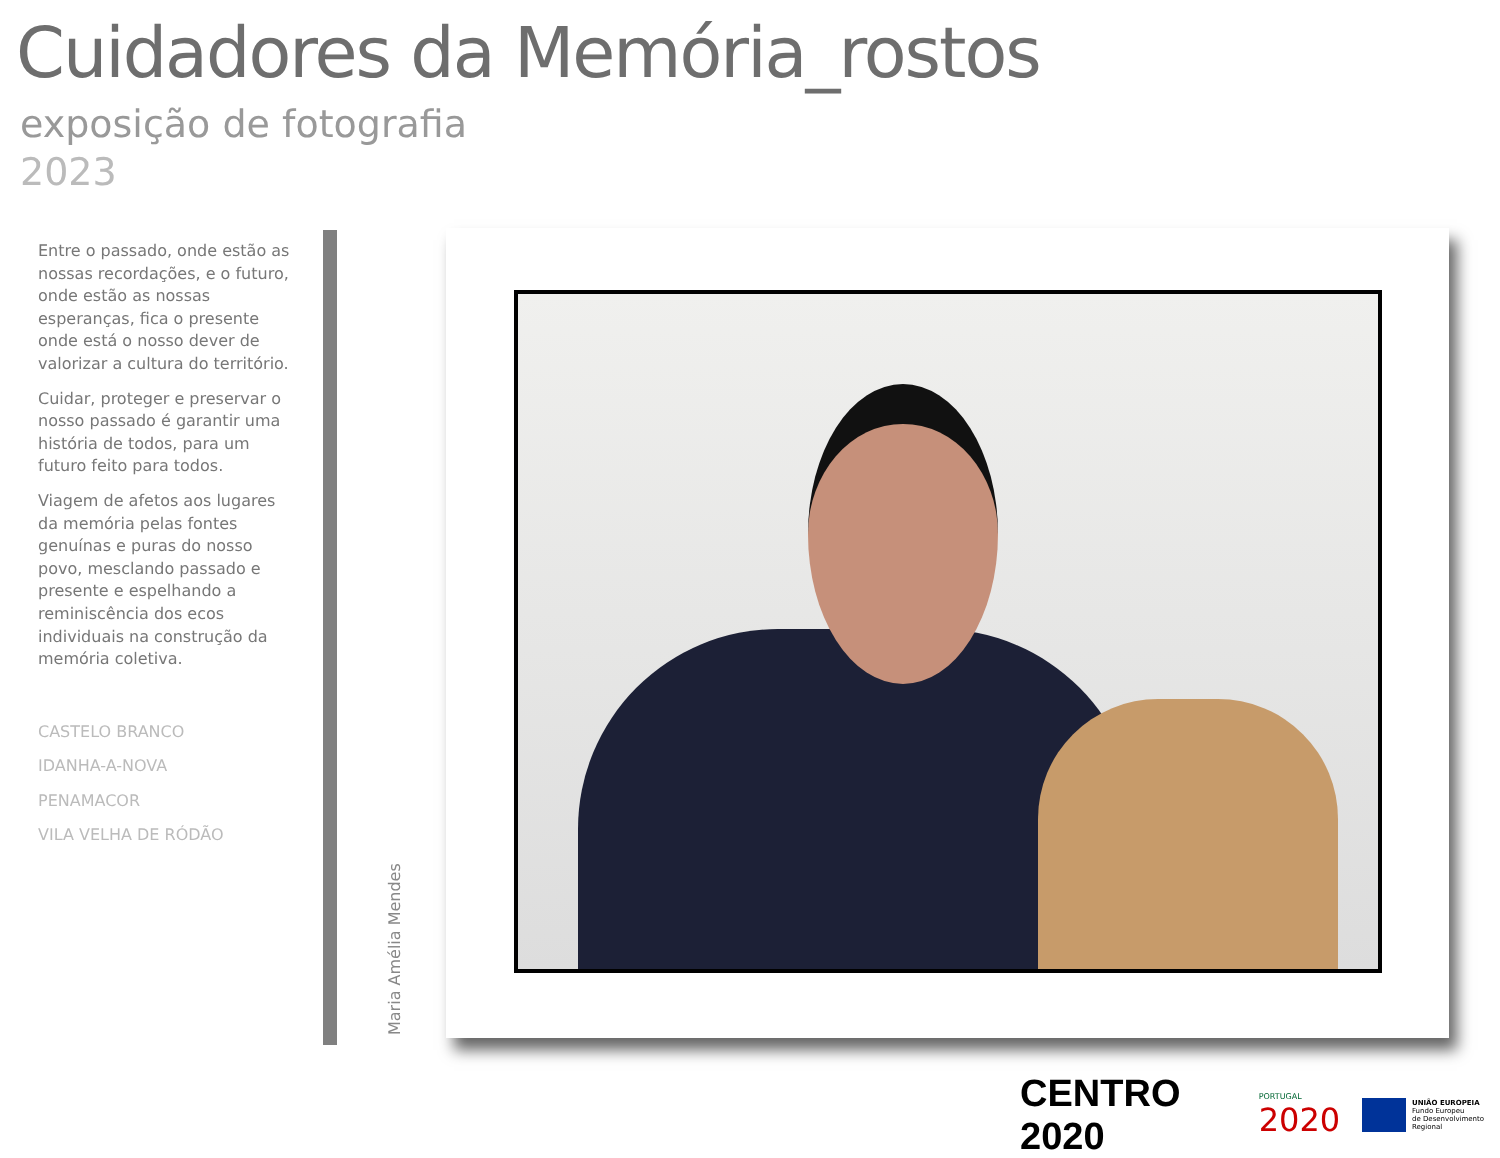Cuidadores da Memória_rostos
exposição de fotografia
2023
Entre o passado, onde estão as nossas recordações, e o futuro, onde estão as nossas esperanças, fica o presente onde está o nosso dever de valorizar a cultura do território.
Cuidar, proteger e preservar o nosso passado é garantir uma história de todos, para um futuro feito para todos.
Viagem de afetos aos lugares da memória pelas fontes genuínas e puras do nosso povo, mesclando passado e presente e espelhando a reminiscência dos ecos individuais na construção da memória coletiva.
CASTELO BRANCO
IDANHA-A-NOVA
PENAMACOR
VILA VELHA DE RÓDÃO
Maria Amélia Mendes
CENTRO 2020
PORTUGAL
2020
UNIÃO EUROPEIA
Fundo Europeu
de Desenvolvimento Regional